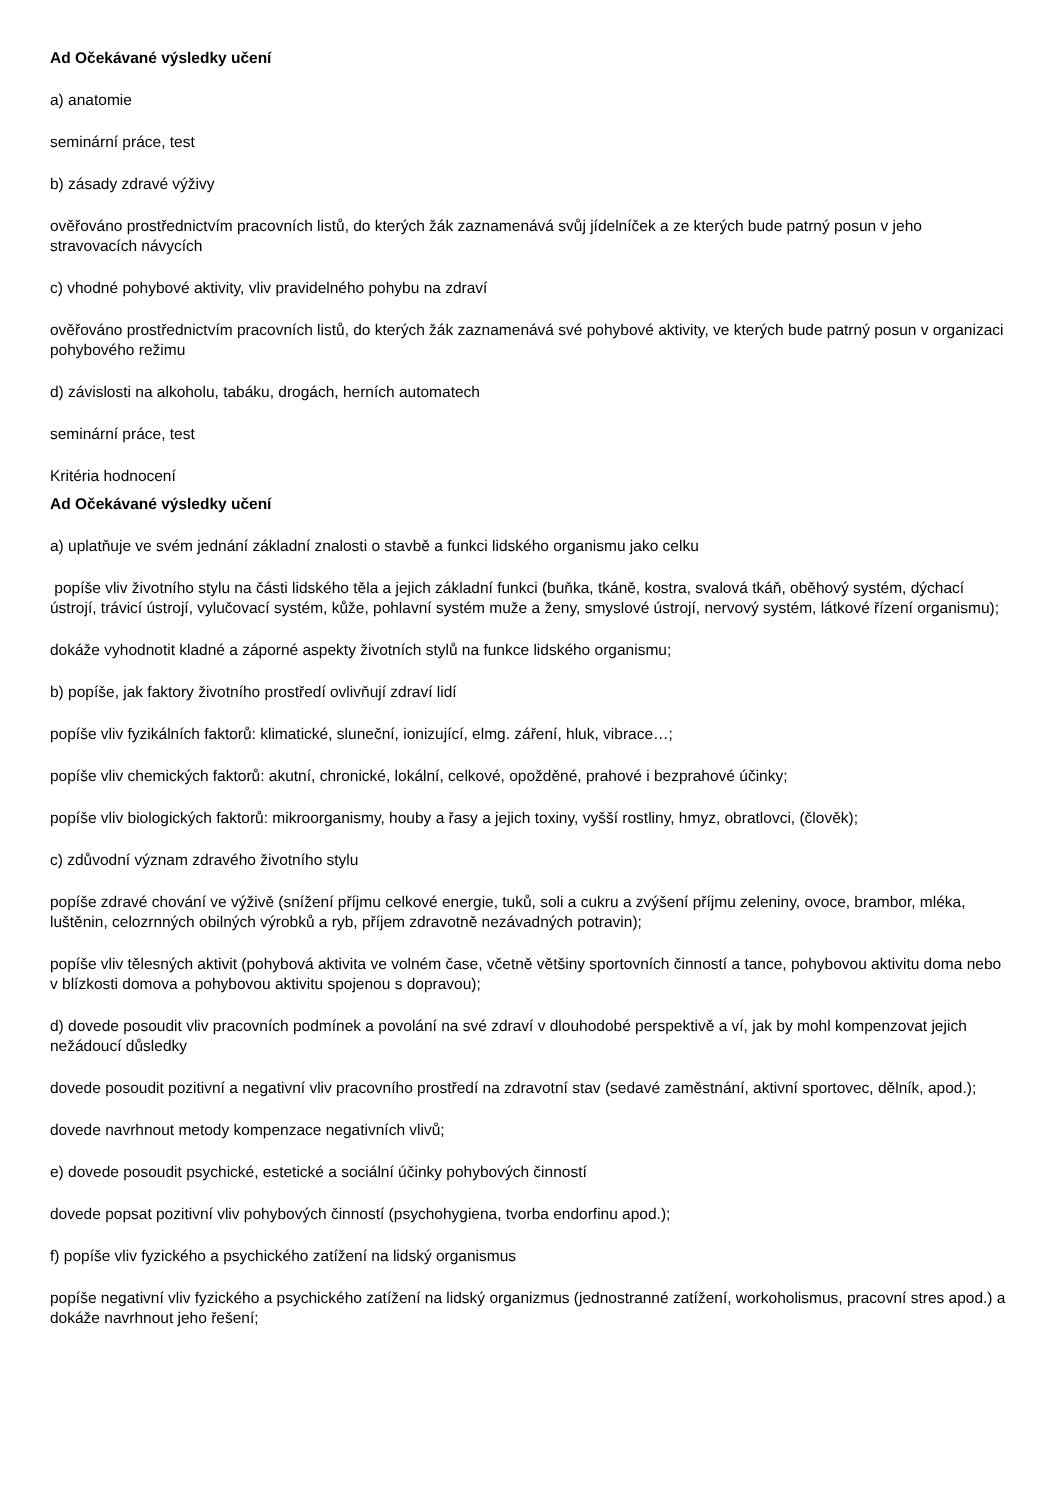Ad Očekávané výsledky učení
a) anatomie
seminární práce, test
b) zásady zdravé výživy
ověřováno prostřednictvím pracovních listů, do kterých žák zaznamenává svůj jídelníček a ze kterých bude patrný posun v jeho stravovacích návycích
c) vhodné pohybové aktivity, vliv pravidelného pohybu na zdraví
ověřováno prostřednictvím pracovních listů, do kterých žák zaznamenává své pohybové aktivity, ve kterých bude patrný posun v organizaci pohybového režimu
d) závislosti na alkoholu, tabáku, drogách, herních automatech
seminární práce, test
Kritéria hodnocení
Ad Očekávané výsledky učení
a) uplatňuje ve svém jednání základní znalosti o stavbě a funkci lidského organismu jako celku
popíše vliv životního stylu na části lidského těla a jejich základní funkci (buňka, tkáně, kostra, svalová tkáň, oběhový systém, dýchací ústrojí, trávicí ústrojí, vylučovací systém, kůže, pohlavní systém muže a ženy, smyslové ústrojí, nervový systém, látkové řízení organismu);
dokáže vyhodnotit kladné a záporné aspekty životních stylů na funkce lidského organismu;
b) popíše, jak faktory životního prostředí ovlivňují zdraví lidí
popíše vliv fyzikálních faktorů: klimatické, sluneční, ionizující, elmg. záření, hluk, vibrace…;
popíše vliv chemických faktorů: akutní, chronické, lokální, celkové, opožděné, prahové i bezprahové účinky;
popíše vliv biologických faktorů: mikroorganismy, houby a řasy a jejich toxiny, vyšší rostliny, hmyz, obratlovci, (člověk);
c) zdůvodní význam zdravého životního stylu
popíše zdravé chování ve výživě (snížení příjmu celkové energie, tuků, soli a cukru a zvýšení příjmu zeleniny, ovoce, brambor, mléka, luštěnin, celozrnných obilných výrobků a ryb, příjem zdravotně nezávadných potravin);
popíše vliv tělesných aktivit (pohybová aktivita ve volném čase, včetně většiny sportovních činností a tance, pohybovou aktivitu doma nebo v blízkosti domova a pohybovou aktivitu spojenou s dopravou);
d) dovede posoudit vliv pracovních podmínek a povolání na své zdraví v dlouhodobé perspektivě a ví, jak by mohl kompenzovat jejich nežádoucí důsledky
dovede posoudit pozitivní a negativní vliv pracovního prostředí na zdravotní stav (sedavé zaměstnání, aktivní sportovec, dělník, apod.);
dovede navrhnout metody kompenzace negativních vlivů;
e) dovede posoudit psychické, estetické a sociální účinky pohybových činností
dovede popsat pozitivní vliv pohybových činností (psychohygiena, tvorba endorfinu apod.);
f) popíše vliv fyzického a psychického zatížení na lidský organismus
popíše negativní vliv fyzického a psychického zatížení na lidský organizmus (jednostranné zatížení, workoholismus, pracovní stres apod.) a dokáže navrhnout jeho řešení;